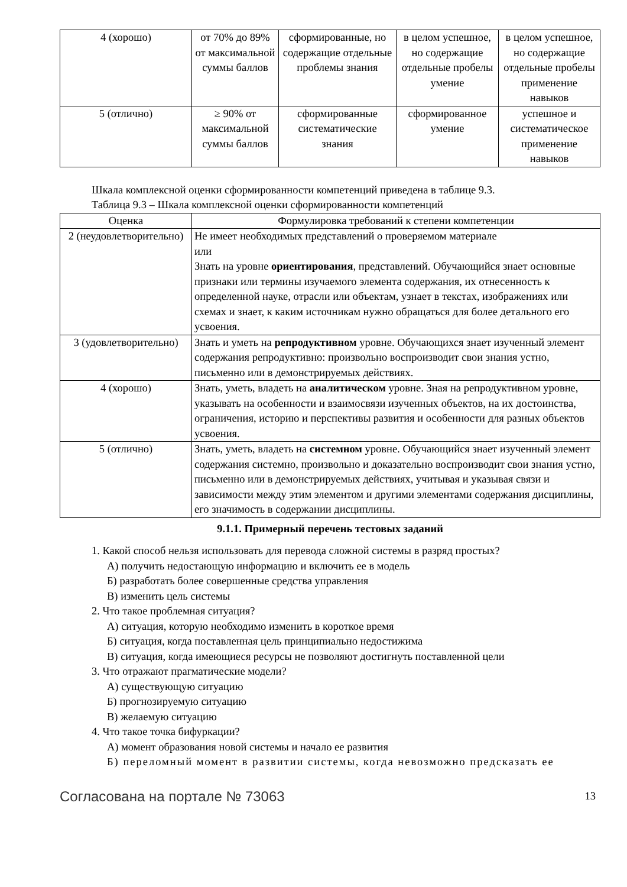| 4 (хорошо) | от 70% до 89% от максимальной суммы баллов | сформированные, но содержащие отдельные проблемы знания | в целом успешное, но содержащие отдельные пробелы умение | в целом успешное, но содержащие отдельные пробелы применение навыков |
| 5 (отлично) | ≥ 90% от максимальной суммы баллов | сформированные систематические знания | сформированное умение | успешное и систематическое применение навыков |
Шкала комплексной оценки сформированности компетенций приведена в таблице 9.3.
Таблица 9.3 – Шкала комплексной оценки сформированности компетенций
| Оценка | Формулировка требований к степени компетенции |
| --- | --- |
| 2 (неудовлетворительно) | Не имеет необходимых представлений о проверяемом материале или Знать на уровне ориентирования , представлений. Обучающийся знает основные признаки или термины изучаемого элемента содержания, их отнесенность к определенной науке, отрасли или объектам, узнает в текстах, изображениях или схемах и знает, к каким источникам нужно обращаться для более детального его усвоения. |
| 3 (удовлетворительно) | Знать и уметь на репродуктивном уровне. Обучающихся знает изученный элемент содержания репродуктивно: произвольно воспроизводит свои знания устно, письменно или в демонстрируемых действиях. |
| 4 (хорошо) | Знать, уметь, владеть на аналитическом уровне. Зная на репродуктивном уровне, указывать на особенности и взаимосвязи изученных объектов, на их достоинства, ограничения, историю и перспективы развития и особенности для разных объектов усвоения. |
| 5 (отлично) | Знать, уметь, владеть на системном уровне. Обучающийся знает изученный элемент содержания системно, произвольно и доказательно воспроизводит свои знания устно, письменно или в демонстрируемых действиях, учитывая и указывая связи и зависимости между этим элементом и другими элементами содержания дисциплины, его значимость в содержании дисциплины. |
9.1.1. Примерный перечень тестовых заданий
1. Какой способ нельзя использовать для перевода сложной системы в разряд простых?
А) получить недостающую информацию и включить ее в модель
Б) разработать более совершенные средства управления
В) изменить цель системы
2. Что такое проблемная ситуация?
А) ситуация, которую необходимо изменить в короткое время
Б) ситуация, когда поставленная цель принципиально недостижима
В) ситуация, когда имеющиеся ресурсы не позволяют достигнуть поставленной цели
3. Что отражают прагматические модели?
А) существующую ситуацию
Б) прогнозируемую ситуацию
В) желаемую ситуацию
4. Что такое точка бифуркации?
А) момент образования новой системы и начало ее развития
Б) переломный момент в развитии системы, когда невозможно предсказать ее
Согласована на портале № 73063 13